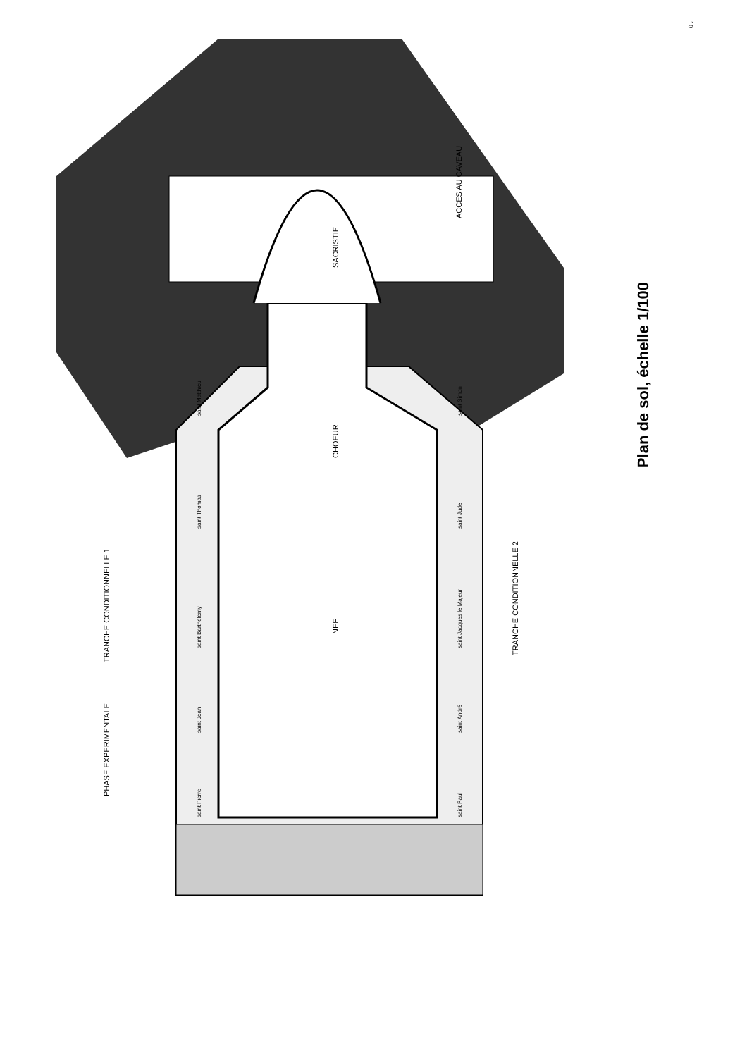10
SACRISTIE
CHOEUR
NEF
ACCES AU CAVEAU
TRANCHE CONDITIONNELLE 1
PHASE EXPERIMENTALE
TRANCHE CONDITIONNELLE 2
saint Matthieu
saint Thomas
saint Barthélemy
saint Jean
saint Pierre
saint Simon
saint Jude
saint Jacques le Majeur
saint André
saint Paul
Plan de sol, échelle 1/100